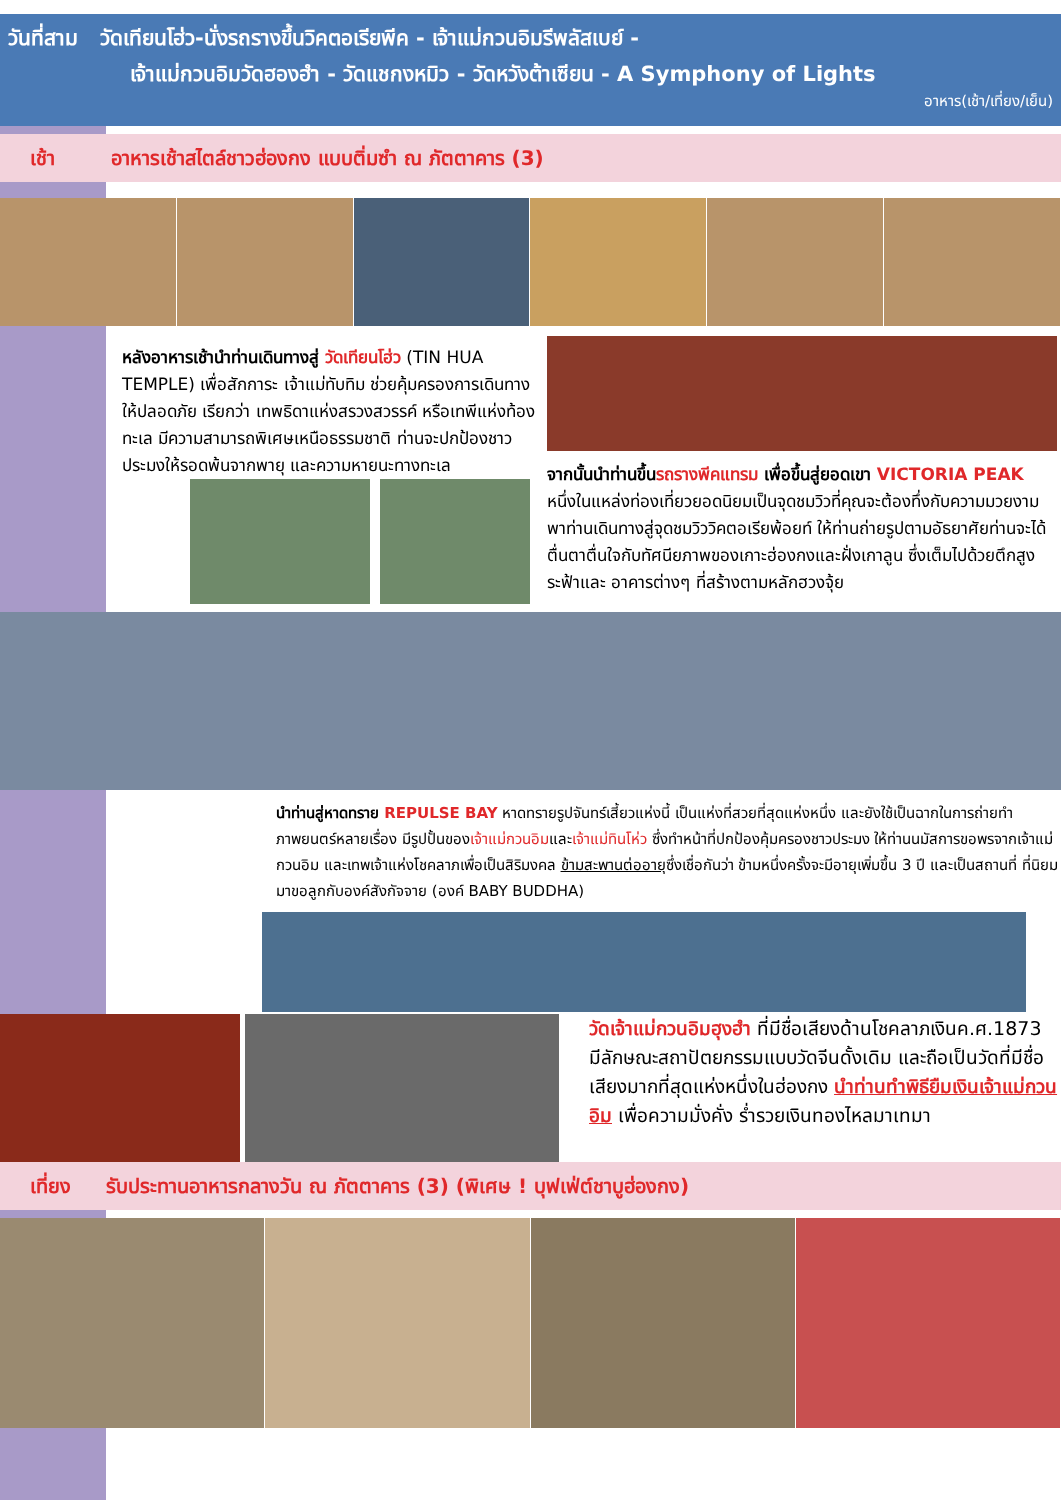วันที่สาม วัดเทียนโฮ่ว-นั่งรถรางขึ้นวิคตอเรียพีค - เจ้าแม่กวนอิมรีพลัสเบย์ -
เจ้าแม่กวนอิมวัดฮองฮำ - วัดแชกงหมิว - วัดหวังต้าเซียน - A Symphony of Lights
อาหาร(เช้า/เที่ยง/เย็น)
เช้า อาหารเช้าสไตล์ชาวฮ่องกง แบบติ่มซำ ณ ภัตตาคาร (3)
หลังอาหารเช้านำท่านเดินทางสู่ วัดเทียนโฮ่ว (TIN HUA TEMPLE) เพื่อสักการะ เจ้าแม่ทับทิม ช่วยคุ้มครองการเดินทางให้ปลอดภัย เรียกว่า เทพธิดาแห่งสรวงสวรรค์ หรือเทพีแห่งท้องทะเล มีความสามารถพิเศษเหนือธรรมชาติ ท่านจะปกป้องชาวประมงให้รอดพ้นจากพายุ และความหายนะทางทะเล
จากนั้นนำท่านขึ้นรถรางพีคแทรม เพื่อขึ้นสู่ยอดเขา VICTORIA PEAK หนึ่งในแหล่งท่องเที่ยวยอดนิยมเป็นจุดชมวิวที่คุณจะต้องทึ่งกับความมวยงาม พาท่านเดินทางสู่จุดชมวิววิคตอเรียพ้อยท์ ให้ท่านถ่ายรูปตามอัธยาศัยท่านจะได้ตื่นตาตื่นใจกับทัศนียภาพของเกาะฮ่องกงและฝั่งเกาลูน ซึ่งเต็มไปด้วยตึกสูงระฟ้าและ อาคารต่างๆ ที่สร้างตามหลักฮวงจุ้ย
นำท่านสู่หาดทราย REPULSE BAY หาดทรายรูปจันทร์เสี้ยวแห่งนี้ เป็นแห่งที่สวยที่สุดแห่งหนึ่ง และยังใช้เป็นฉากในการถ่ายทำภาพยนตร์หลายเรื่อง มีรูปปั้นของเจ้าแม่กวนอิมและเจ้าแม่ทินโห่ว ซึ่งทำหน้าที่ปกป้องคุ้มครองชาวประมง ให้ท่านนมัสการขอพรจากเจ้าแม่กวนอิม และเทพเจ้าแห่งโชคลาภเพื่อเป็นสิริมงคล ข้ามสะพานต่ออายุซึ่งเชื่อกันว่า ข้ามหนึ่งครั้งจะมีอายุเพิ่มขึ้น 3 ปี และเป็นสถานที่ ที่นิยมมาขอลูกกับองค์สังกัจจาย (องค์ BABY BUDDHA)
วัดเจ้าแม่กวนอิมฮุงฮำ ที่มีชื่อเสียงด้านโชคลาภเงินค.ศ.1873 มีลักษณะสถาปัตยกรรมแบบวัดจีนดั้งเดิม และถือเป็นวัดที่มีชื่อเสียงมากที่สุดแห่งหนึ่งในฮ่องกง นำท่านทำพิธียืมเงินเจ้าแม่กวนอิม เพื่อความมั่งคั่ง ร่ำรวยเงินทองไหลมาเทมา
เที่ยง รับประทานอาหารกลางวัน ณ ภัตตาคาร (3) (พิเศษ ! บุฟเฟ่ต์ชาบูฮ่องกง)